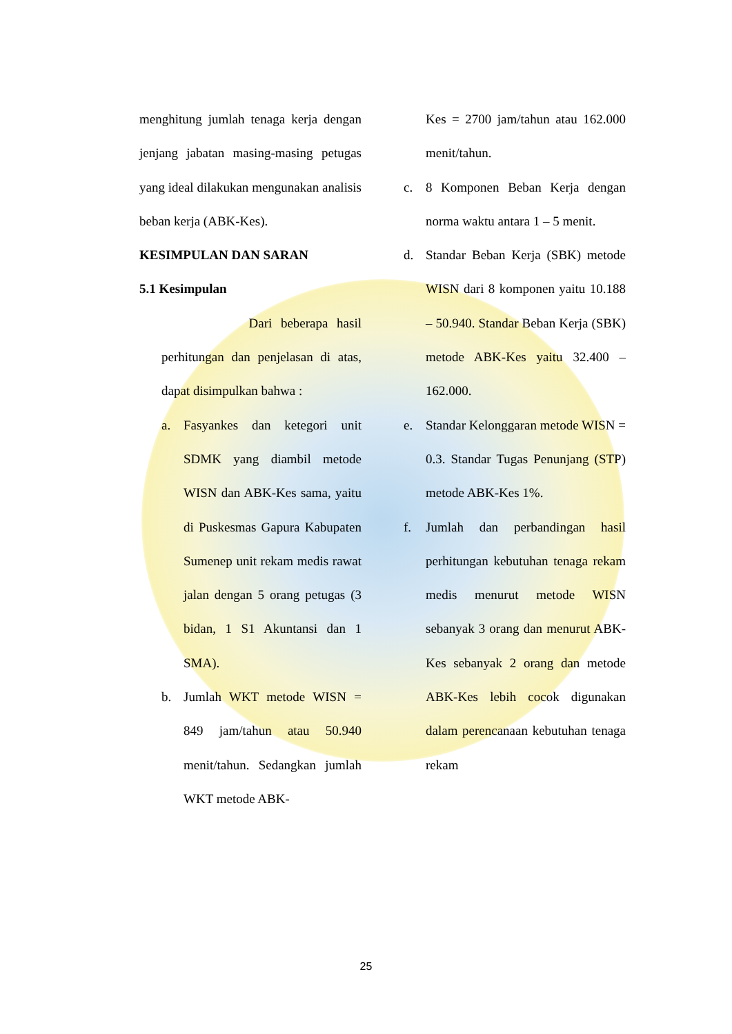menghitung jumlah tenaga kerja dengan jenjang jabatan masing-masing petugas yang ideal dilakukan mengunakan analisis beban kerja (ABK-Kes).
KESIMPULAN DAN SARAN
5.1 Kesimpulan
Dari beberapa hasil perhitungan dan penjelasan di atas, dapat disimpulkan bahwa :
a. Fasyankes dan ketegori unit SDMK yang diambil metode WISN dan ABK-Kes sama, yaitu di Puskesmas Gapura Kabupaten Sumenep unit rekam medis rawat jalan dengan 5 orang petugas (3 bidan, 1 S1 Akuntansi dan 1 SMA).
b. Jumlah WKT metode WISN = 849 jam/tahun atau 50.940 menit/tahun. Sedangkan jumlah WKT metode ABK-
Kes = 2700 jam/tahun atau 162.000 menit/tahun.
c. 8 Komponen Beban Kerja dengan norma waktu antara 1 – 5 menit.
d. Standar Beban Kerja (SBK) metode WISN dari 8 komponen yaitu 10.188 – 50.940. Standar Beban Kerja (SBK) metode ABK-Kes yaitu 32.400 – 162.000.
e. Standar Kelonggaran metode WISN = 0.3. Standar Tugas Penunjang (STP) metode ABK-Kes 1%.
f. Jumlah dan perbandingan hasil perhitungan kebutuhan tenaga rekam medis menurut metode WISN sebanyak 3 orang dan menurut ABK-Kes sebanyak 2 orang dan metode ABK-Kes lebih cocok digunakan dalam perencanaan kebutuhan tenaga rekam
25